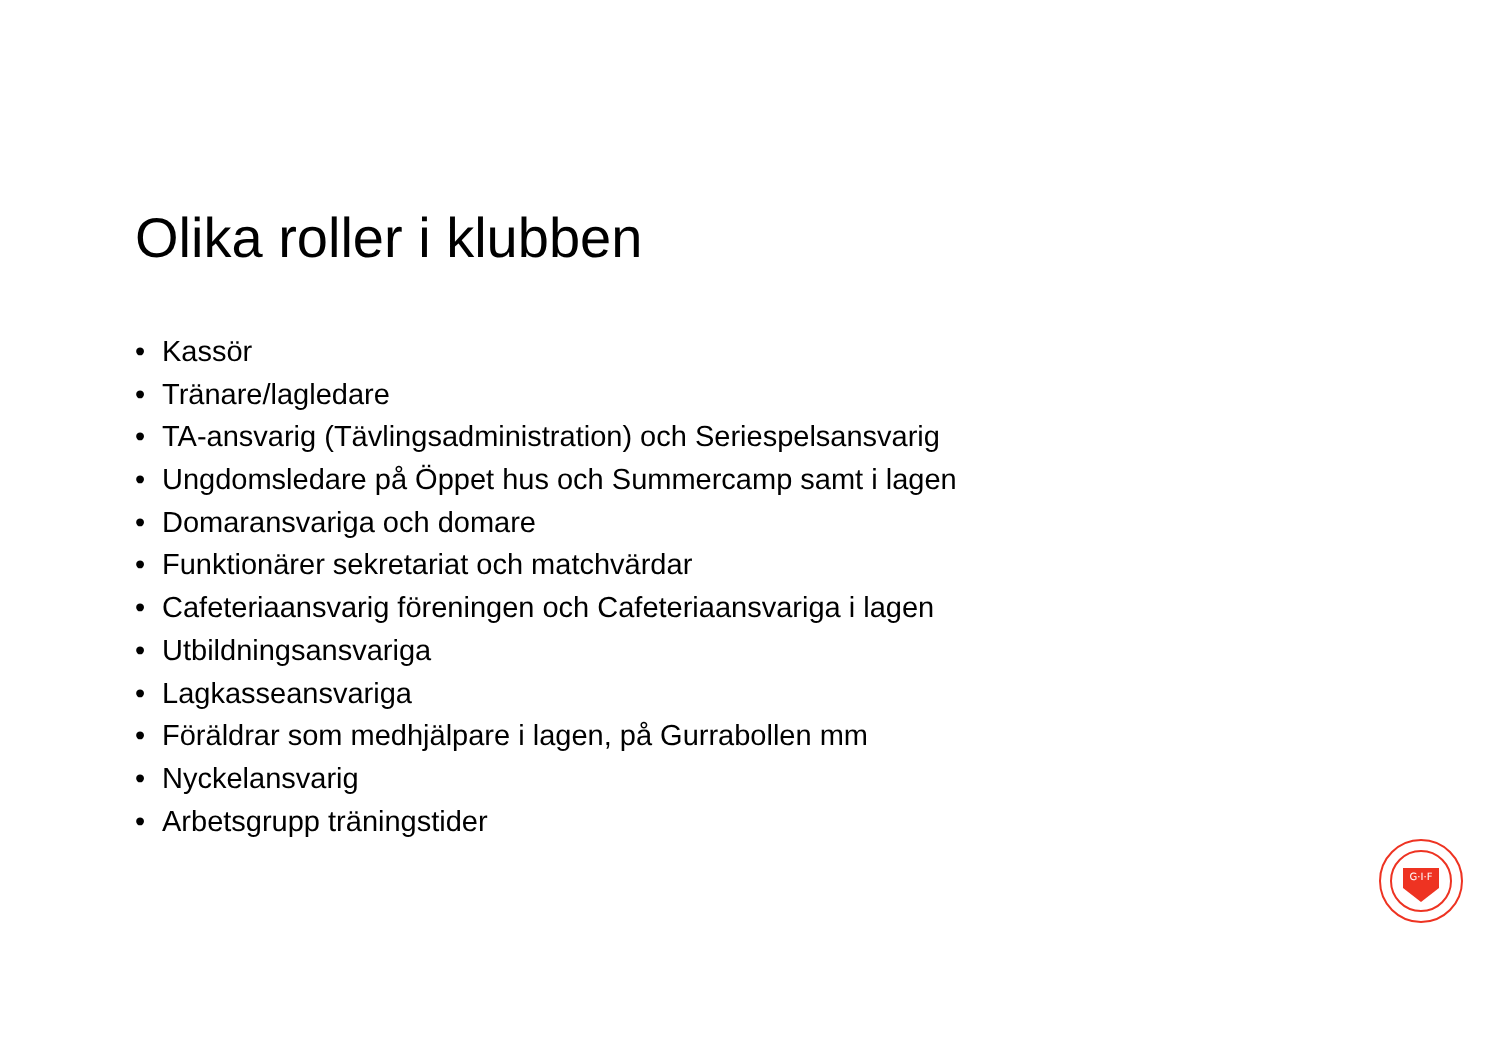Olika roller i klubben
• Kassör
• Tränare/lagledare
• TA-ansvarig (Tävlingsadministration) och Seriespelsansvarig
• Ungdomsledare på Öppet hus och Summercamp samt i lagen
• Domaransvariga och domare
• Funktionärer sekretariat och matchvärdar
• Cafeteriaansvarig föreningen och Cafeteriaansvariga i lagen
• Utbildningsansvariga
• Lagkasseansvariga
• Föräldrar som medhjälpare i lagen, på Gurrabollen mm
• Nyckelansvarig
• Arbetsgrupp träningstider
G·I·F